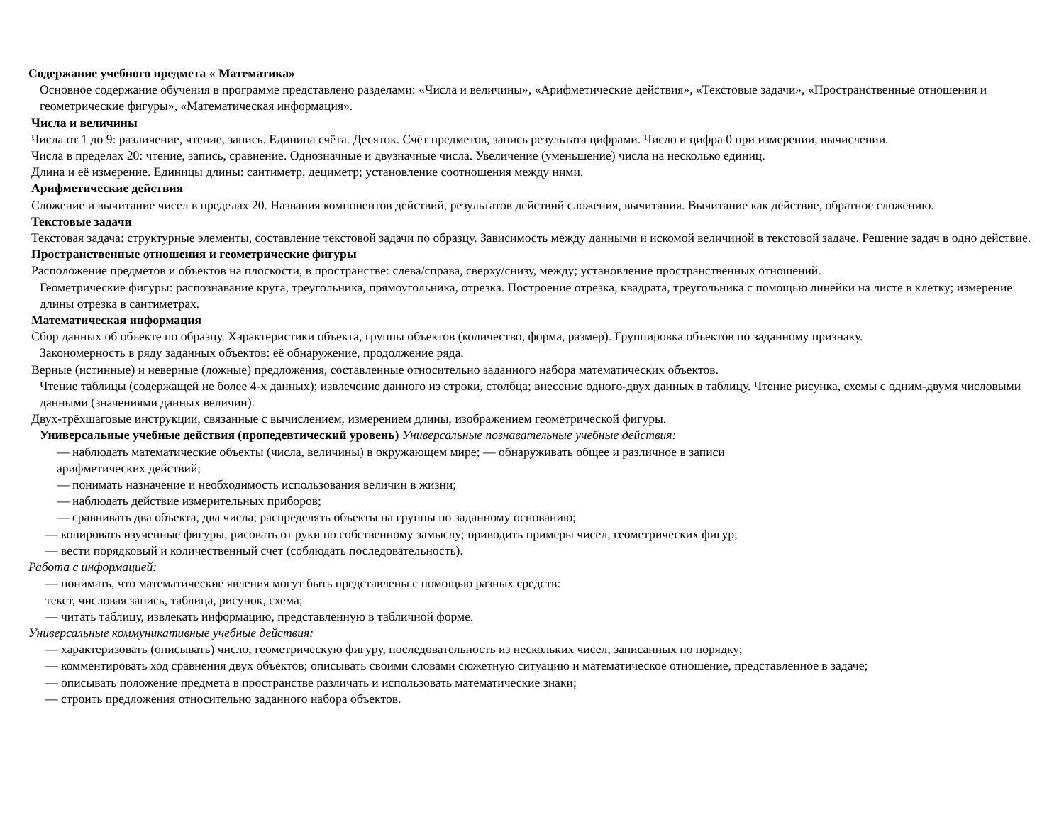Содержание учебного предмета « Математика»
Основное содержание обучения в программе представлено разделами: «Числа и величины», «Арифметические действия», «Текстовые задачи», «Пространственные отношения и геометрические фигуры», «Математическая информация».
Числа и величины
Числа от 1 до 9: различение, чтение, запись. Единица счёта. Десяток. Счёт предметов, запись результата цифрами. Число и цифра 0 при измерении, вычислении.
Числа в пределах 20: чтение, запись, сравнение. Однозначные и двузначные числа. Увеличение (уменьшение) числа на несколько единиц.
Длина и её измерение. Единицы длины: сантиметр, дециметр; установление соотношения между ними.
Арифметические действия
Сложение и вычитание чисел в пределах 20. Названия компонентов действий, результатов действий сложения, вычитания. Вычитание как действие, обратное сложению.
Текстовые задачи
Текстовая задача: структурные элементы, составление текстовой задачи по образцу. Зависимость между данными и искомой величиной в текстовой задаче. Решение задач в одно действие.
Пространственные отношения и геометрические фигуры
Расположение предметов и объектов на плоскости, в пространстве: слева/справа, сверху/снизу, между; установление пространственных отношений.
Геометрические фигуры: распознавание круга, треугольника, прямоугольника, отрезка. Построение отрезка, квадрата, треугольника с помощью линейки на листе в клетку; измерение длины отрезка в сантиметрах.
Математическая информация
Сбор данных об объекте по образцу. Характеристики объекта, группы объектов (количество, форма, размер). Группировка объектов по заданному признаку.
Закономерность в ряду заданных объектов: её обнаружение, продолжение ряда.
Верные (истинные) и неверные (ложные) предложения, составленные относительно заданного набора математических объектов.
Чтение таблицы (содержащей не более 4-х данных); извлечение данного из строки, столбца; внесение одного-двух данных в таблицу. Чтение рисунка, схемы с одним-двумя числовыми данными (значениями данных величин).
Двух-трёхшаговые инструкции, связанные с вычислением, измерением длины, изображением геометрической фигуры.
Универсальные учебные действия (пропедевтический уровень) Универсальные познавательные учебные действия:
— наблюдать математические объекты (числа, величины) в окружающем мире; — обнаруживать общее и различное в записи
арифметических действий;
— понимать назначение и необходимость использования величин в жизни;
— наблюдать действие измерительных приборов;
— сравнивать два объекта, два числа; распределять объекты на группы по заданному основанию;
— копировать изученные фигуры, рисовать от руки по собственному замыслу; приводить примеры чисел, геометрических фигур;
— вести порядковый и количественный счет (соблюдать последовательность).
Работа с информацией:
— понимать, что математические явления могут быть представлены с помощью разных средств:
текст, числовая запись, таблица, рисунок, схема;
— читать таблицу, извлекать информацию, представленную в табличной форме.
Универсальные коммуникативные учебные действия:
— характеризовать (описывать) число, геометрическую фигуру, последовательность из нескольких чисел, записанных по порядку;
— комментировать ход сравнения двух объектов; описывать своими словами сюжетную ситуацию и математическое отношение, представленное в задаче;
— описывать положение предмета в пространстве различать и использовать математические знаки;
— строить предложения относительно заданного набора объектов.